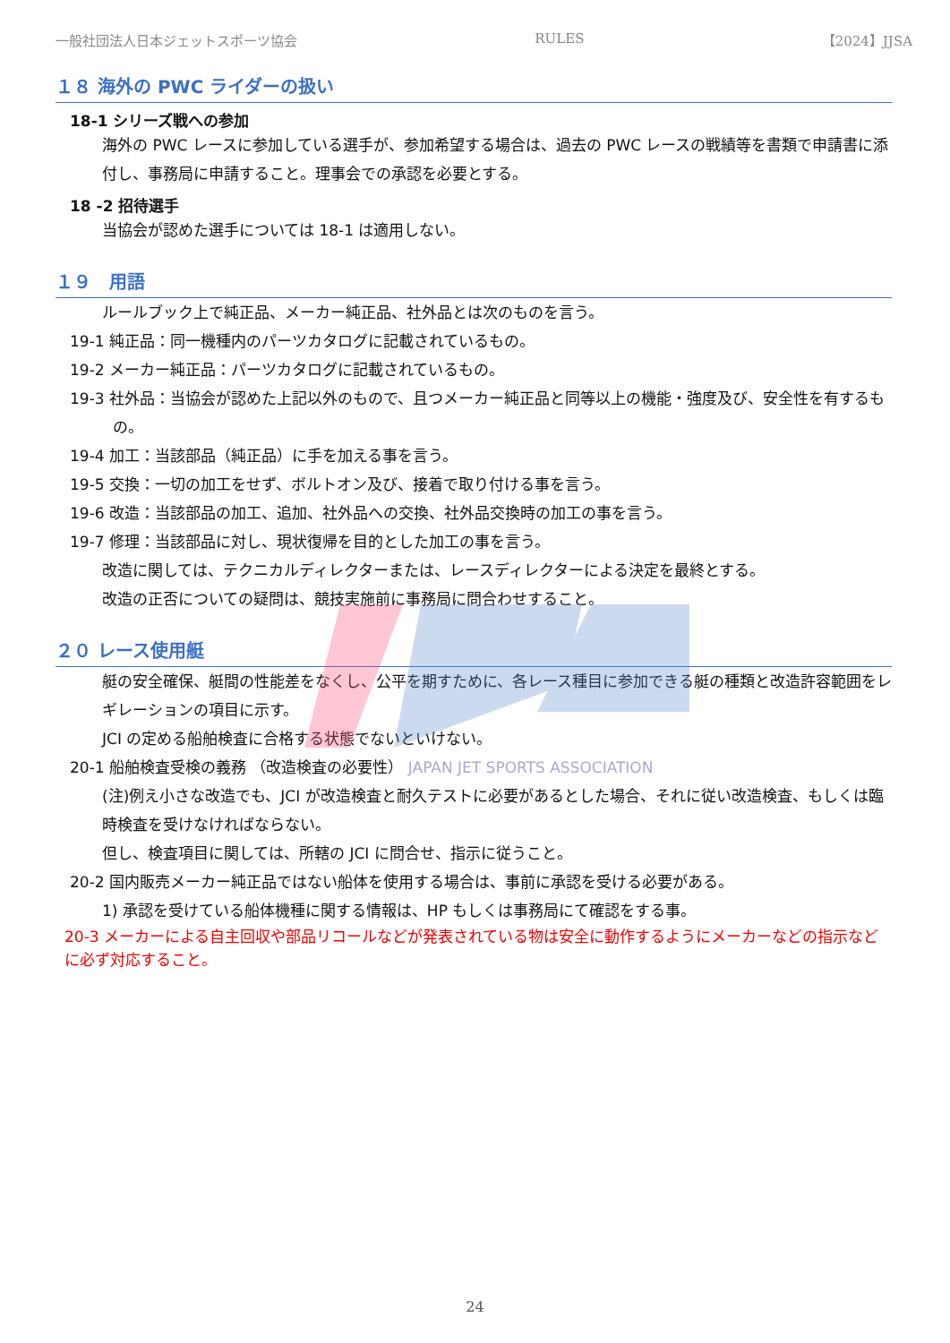一般社団法人日本ジェットスポーツ協会 RULES 【2024】JJSA
１８ 海外の PWC ライダーの扱い
18-1 シリーズ戦への参加
海外の PWC レースに参加している選手が、参加希望する場合は、過去の PWC レースの戦績等を書類で申請書に添付し、事務局に申請すること。理事会での承認を必要とする。
18 -2 招待選手
当協会が認めた選手については 18-1 は適用しない。
１９　用語
ルールブック上で純正品、メーカー純正品、社外品とは次のものを言う。
19-1 純正品：同一機種内のパーツカタログに記載されているもの。
19-2 メーカー純正品：パーツカタログに記載されているもの。
19-3 社外品：当協会が認めた上記以外のもので、且つメーカー純正品と同等以上の機能・強度及び、安全性を有するもの。
19-4 加工：当該部品（純正品）に手を加える事を言う。
19-5 交換：一切の加工をせず、ボルトオン及び、接着で取り付ける事を言う。
19-6 改造：当該部品の加工、追加、社外品への交換、社外品交換時の加工の事を言う。
19-7 修理：当該部品に対し、現状復帰を目的とした加工の事を言う。
改造に関しては、テクニカルディレクターまたは、レースディレクターによる決定を最終とする。
改造の正否についての疑問は、競技実施前に事務局に問合わせすること。
２０ レース使用艇
艇の安全確保、艇間の性能差をなくし、公平を期すために、各レース種目に参加できる艇の種類と改造許容範囲をレギレーションの項目に示す。
JCI の定める船舶検査に合格する状態でないといけない。
20-1 船舶検査受検の義務 （改造検査の必要性） JAPAN JET SPORTS ASSOCIATION
(注)例え小さな改造でも、JCI が改造検査と耐久テストに必要があるとした場合、それに従い改造検査、もしくは臨時検査を受けなければならない。
但し、検査項目に関しては、所轄の JCI に問合せ、指示に従うこと。
20-2 国内販売メーカー純正品ではない船体を使用する場合は、事前に承認を受ける必要がある。
1) 承認を受けている船体機種に関する情報は、HP もしくは事務局にて確認をする事。
20-3 メーカーによる自主回収や部品リコールなどが発表されている物は安全に動作するようにメーカーなどの指示などに必ず対応すること。
24